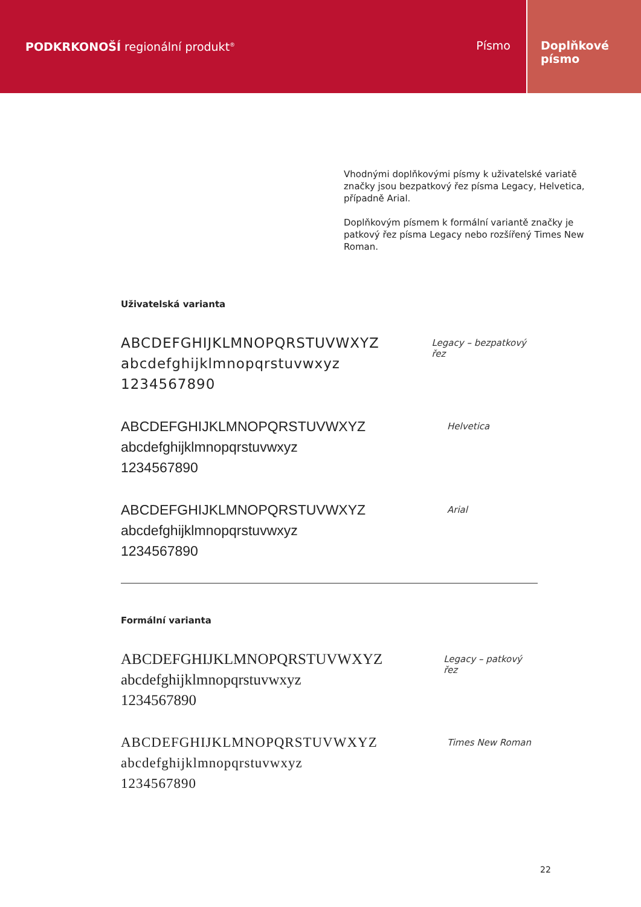PODKRKONOŠÍ regionální produkt<sup>®</sup>
Písmo Doplňkové
písmo
Vhodnými doplňkovými písmy k uživatelské variatě značky jsou bezpatkový řez písma Legacy, Helvetica, případně Arial.
Doplňkovým písmem k formální variantě značky je patkový řez písma Legacy nebo rozšířený Times New Roman.
Uživatelská varianta
ABCDEFGHIJKLMNOPQRSTUVWXYZ
abcdefghijklmnopqrstuvwxyz
1234567890
Legacy – bezpatkový řez
ABCDEFGHIJKLMNOPQRSTUVWXYZ
abcdefghijklmnopqrstuvwxyz
1234567890
Helvetica
ABCDEFGHIJKLMNOPQRSTUVWXYZ
abcdefghijklmnopqrstuvwxyz
1234567890
Arial
Formální varianta
ABCDEFGHIJKLMNOPQRSTUVWXYZ
abcdefghijklmnopqrstuvwxyz
1234567890
Legacy – patkový řez
ABCDEFGHIJKLMNOPQRSTUVWXYZ
abcdefghijklmnopqrstuvwxyz
1234567890
Times New Roman
22